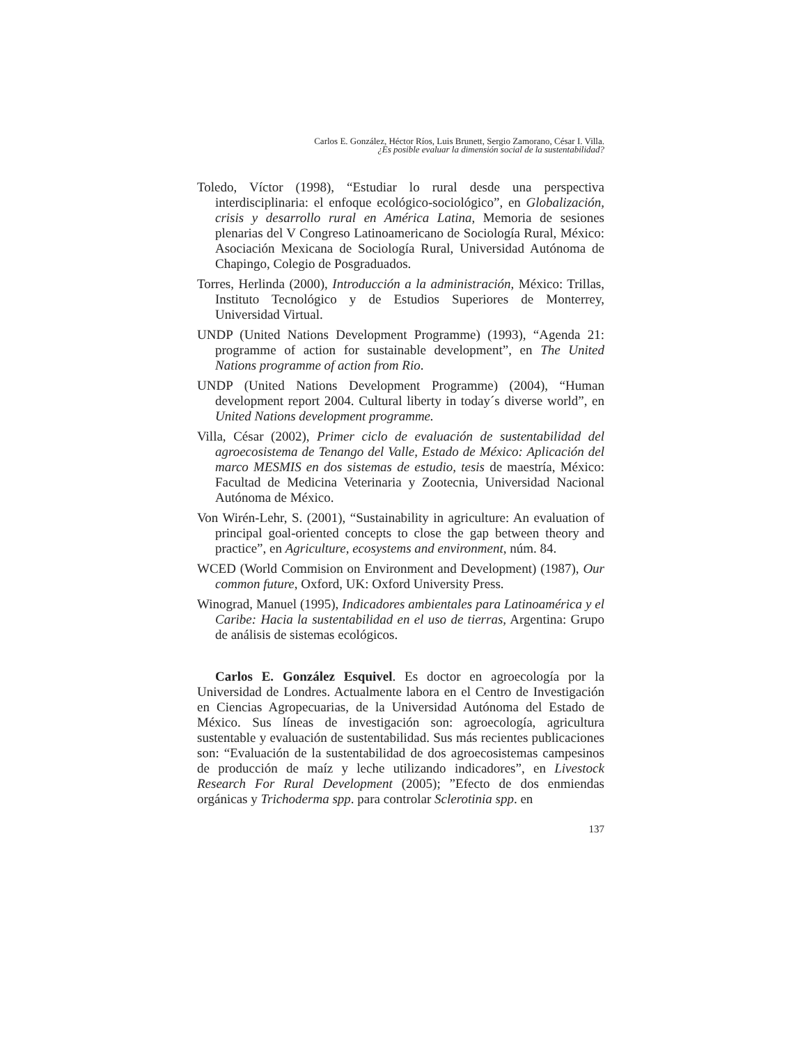Carlos E. González, Héctor Ríos, Luis Brunett, Sergio Zamorano, César I. Villa.
¿Es posible evaluar la dimensión social de la sustentabilidad?
Toledo, Víctor (1998), “Estudiar lo rural desde una perspectiva interdisciplinaria: el enfoque ecológico-sociológico”, en Globalización, crisis y desarrollo rural en América Latina, Memoria de sesiones plenarias del V Congreso Latinoamericano de Sociología Rural, México: Asociación Mexicana de Sociología Rural, Universidad Autónoma de Chapingo, Colegio de Posgraduados.
Torres, Herlinda (2000), Introducción a la administración, México: Trillas, Instituto Tecnológico y de Estudios Superiores de Monterrey, Universidad Virtual.
UNDP (United Nations Development Programme) (1993), “Agenda 21: programme of action for sustainable development”, en The United Nations programme of action from Rio.
UNDP (United Nations Development Programme) (2004), “Human development report 2004. Cultural liberty in today´s diverse world”, en United Nations development programme.
Villa, César (2002), Primer ciclo de evaluación de sustentabilidad del agroecosistema de Tenango del Valle, Estado de México: Aplicación del marco MESMIS en dos sistemas de estudio, tesis de maestría, México: Facultad de Medicina Veterinaria y Zootecnia, Universidad Nacional Autónoma de México.
Von Wirén-Lehr, S. (2001), “Sustainability in agriculture: An evaluation of principal goal-oriented concepts to close the gap between theory and practice”, en Agriculture, ecosystems and environment, núm. 84.
WCED (World Commision on Environment and Development) (1987), Our common future, Oxford, UK: Oxford University Press.
Winograd, Manuel (1995), Indicadores ambientales para Latinoamérica y el Caribe: Hacia la sustentabilidad en el uso de tierras, Argentina: Grupo de análisis de sistemas ecológicos.
Carlos E. González Esquivel. Es doctor en agroecología por la Universidad de Londres. Actualmente labora en el Centro de Investigación en Ciencias Agropecuarias, de la Universidad Autónoma del Estado de México. Sus líneas de investigación son: agroecología, agricultura sustentable y evaluación de sustentabilidad. Sus más recientes publicaciones son: “Evaluación de la sustentabilidad de dos agroecosistemas campesinos de producción de maíz y leche utilizando indicadores”, en Livestock Research For Rural Development (2005); ”Efecto de dos enmiendas orgánicas y Trichoderma spp. para controlar Sclerotinia spp. en
137